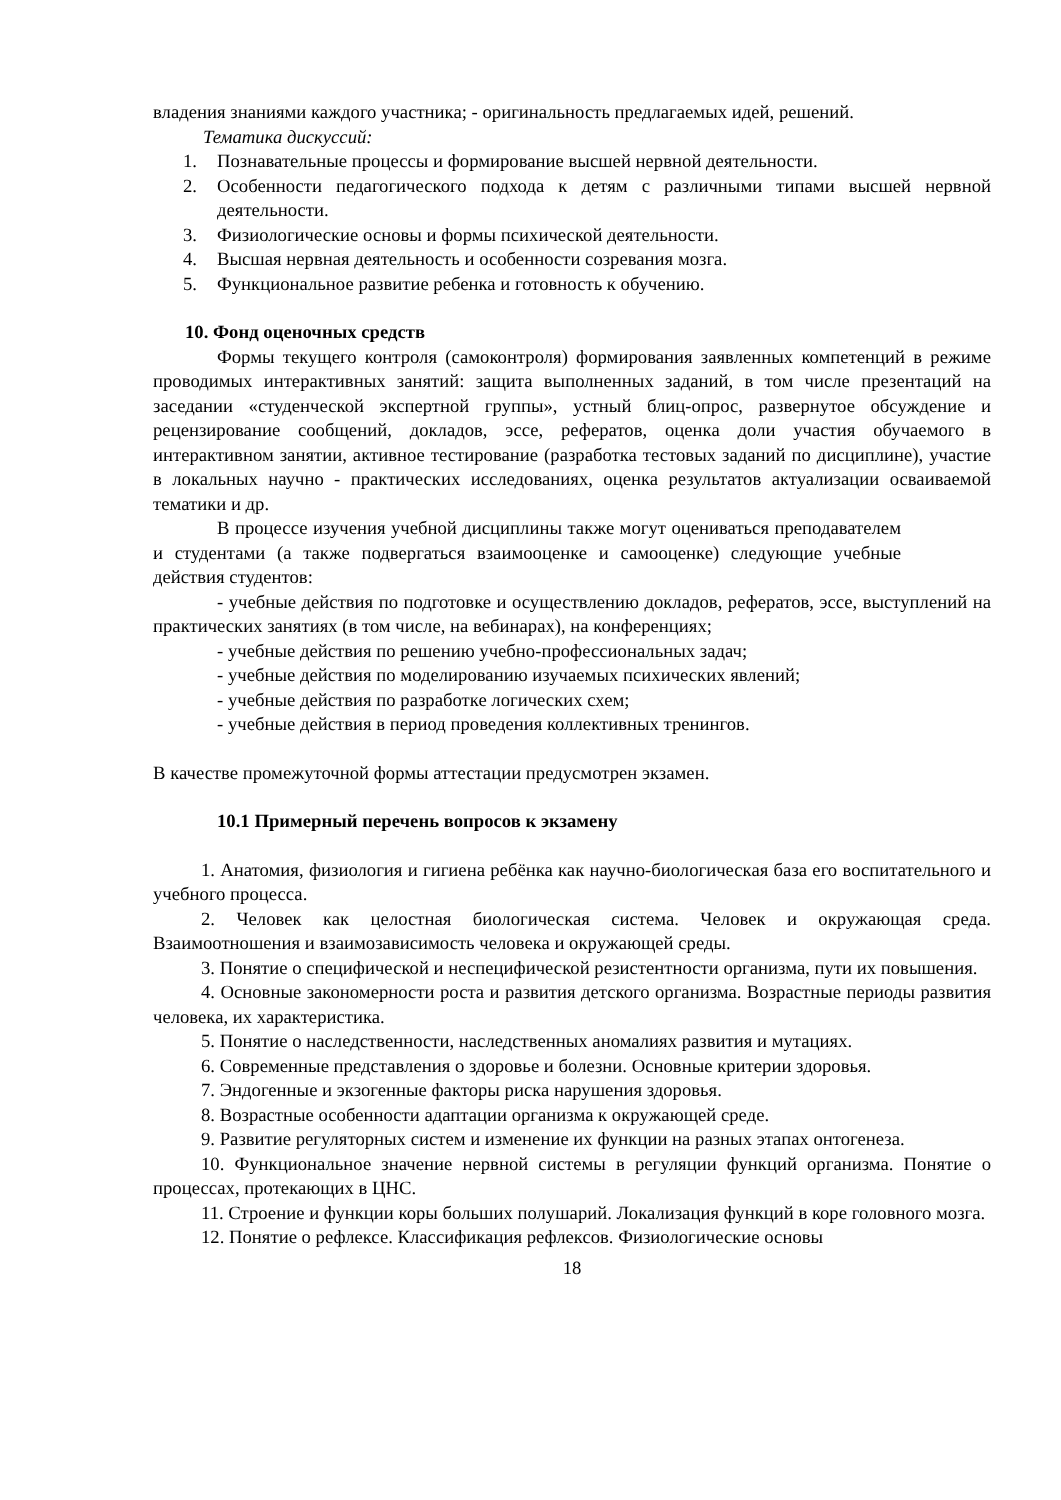владения знаниями каждого участника; - оригинальность предлагаемых идей, решений.
Тематика дискуссий:
1. Познавательные процессы и формирование высшей нервной деятельности.
2. Особенности педагогического подхода к детям с различными типами высшей нервной деятельности.
3. Физиологические основы и формы психической деятельности.
4. Высшая нервная деятельность и особенности созревания мозга.
5. Функциональное развитие ребенка и готовность к обучению.
10. Фонд оценочных средств
Формы текущего контроля (самоконтроля) формирования заявленных компетенций в режиме проводимых интерактивных занятий: защита выполненных заданий, в том числе презентаций на заседании «студенческой экспертной группы», устный блиц-опрос, развернутое обсуждение и рецензирование сообщений, докладов, эссе, рефератов, оценка доли участия обучаемого в интерактивном занятии, активное тестирование (разработка тестовых заданий по дисциплине), участие в локальных научно - практических исследованиях, оценка результатов актуализации осваиваемой тематики и др.
В процессе изучения учебной дисциплины также могут оцениваться преподавателем и студентами (а также подвергаться взаимооценке и самооценке) следующие учебные действия студентов:
- учебные действия по подготовке и осуществлению докладов, рефератов, эссе, выступлений на практических занятиях (в том числе, на вебинарах), на конференциях;
- учебные действия по решению учебно-профессиональных задач;
- учебные действия по моделированию изучаемых психических явлений;
- учебные действия по разработке логических схем;
- учебные действия в период проведения коллективных тренингов.
В качестве промежуточной формы аттестации предусмотрен экзамен.
10.1 Примерный перечень вопросов к экзамену
1. Анатомия, физиология и гигиена ребёнка как научно-биологическая база его воспитательного и учебного процесса.
2. Человек как целостная биологическая система. Человек и окружающая среда. Взаимоотношения и взаимозависимость человека и окружающей среды.
3. Понятие о специфической и неспецифической резистентности организма, пути их повышения.
4. Основные закономерности роста и развития детского организма. Возрастные периоды развития человека, их характеристика.
5. Понятие о наследственности, наследственных аномалиях развития и мутациях.
6. Современные представления о здоровье и болезни. Основные критерии здоровья.
7. Эндогенные и экзогенные факторы риска нарушения здоровья.
8. Возрастные особенности адаптации организма к окружающей среде.
9. Развитие регуляторных систем и изменение их функции на разных этапах онтогенеза.
10. Функциональное значение нервной системы в регуляции функций организма. Понятие о процессах, протекающих в ЦНС.
11. Строение и функции коры больших полушарий. Локализация функций в коре головного мозга.
12. Понятие о рефлексе. Классификация рефлексов. Физиологические основы
18